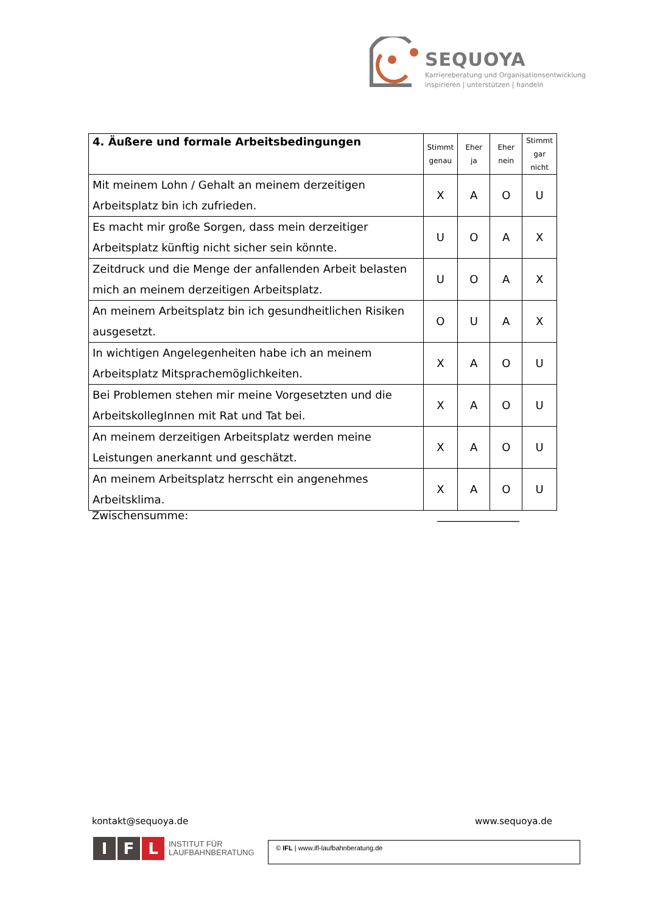SEQUOYA
Karriereberatung und Organisationsentwicklung
inspirieren | unterstützen | handeln
| 4. Äußere und formale Arbeitsbedingungen | Stimmt genau | Eher ja | Eher nein | Stimmt gar nicht |
| --- | --- | --- | --- | --- |
| Mit meinem Lohn / Gehalt an meinem derzeitigen Arbeitsplatz bin ich zufrieden. | X | A | O | U |
| Es macht mir große Sorgen, dass mein derzeitiger Arbeitsplatz künftig nicht sicher sein könnte. | U | O | A | X |
| Zeitdruck und die Menge der anfallenden Arbeit belasten mich an meinem derzeitigen Arbeitsplatz. | U | O | A | X |
| An meinem Arbeitsplatz bin ich gesundheitlichen Risiken ausgesetzt. | O | U | A | X |
| In wichtigen Angelegenheiten habe ich an meinem Arbeitsplatz Mitsprachemöglichkeiten. | X | A | O | U |
| Bei Problemen stehen mir meine Vorgesetzten und die ArbeitskollegInnen mit Rat und Tat bei. | X | A | O | U |
| An meinem derzeitigen Arbeitsplatz werden meine Leistungen anerkannt und geschätzt. | X | A | O | U |
| An meinem Arbeitsplatz herrscht ein angenehmes Arbeitsklima. | X | A | O | U |
Zwischensumme: _______________
kontakt@sequoya.de www.sequoya.de
I F L INSTITUT FÜR
LAUFBAHNBERATUNG
© IFL | www.ifl-laufbahnberatung.de